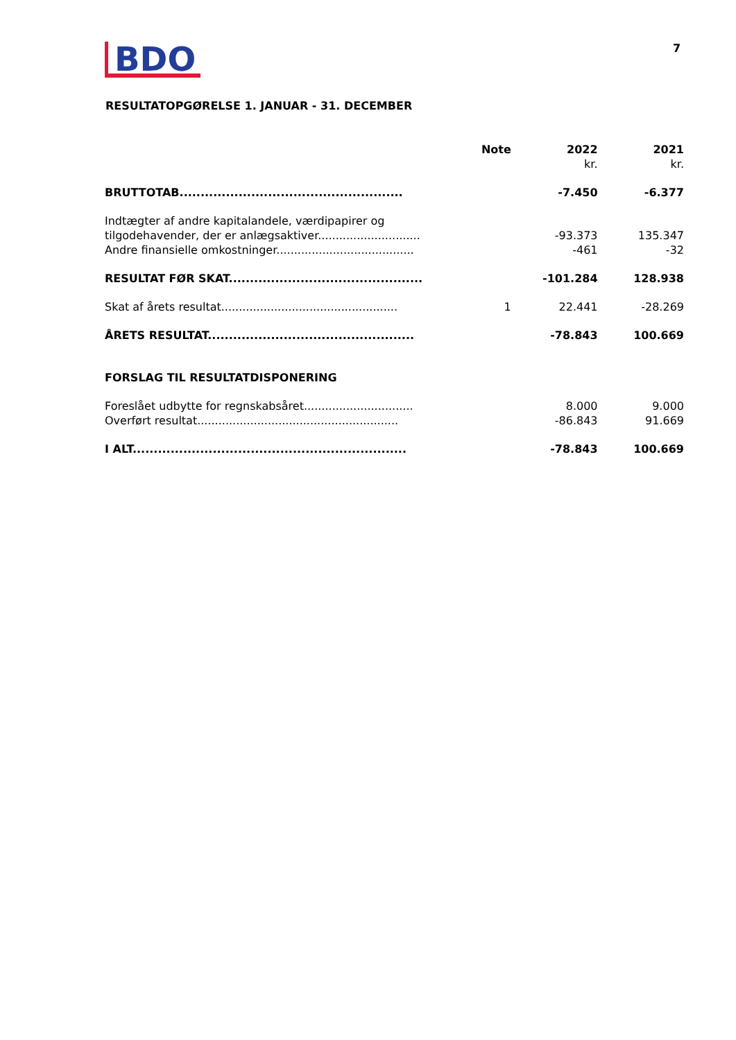BDO
7
RESULTATOPGØRELSE 1. JANUAR - 31. DECEMBER
| | Note | 2022 | 2021 |
| --- | --- | --- | --- |
| | | kr. | kr. |
| BRUTTOTAB..................................................... | | -7.450 | -6.377 |
| Indtægter af andre kapitalandele, værdipapirer og | | | |
| tilgodehavender, der er anlægsaktiver............................. | | -93.373 | 135.347 |
| Andre finansielle omkostninger....................................... | | -461 | -32 |
| RESULTAT FØR SKAT.............................................. | | -101.284 | 128.938 |
| Skat af årets resultat.................................................. | 1 | 22.441 | -28.269 |
| ÅRETS RESULTAT................................................. | | -78.843 | 100.669 |
| FORSLAG TIL RESULTATDISPONERING | | | |
| Foreslået udbytte for regnskabsåret............................... | | 8.000 | 9.000 |
| Overført resultat......................................................... | | -86.843 | 91.669 |
| I ALT................................................................. | | -78.843 | 100.669 |